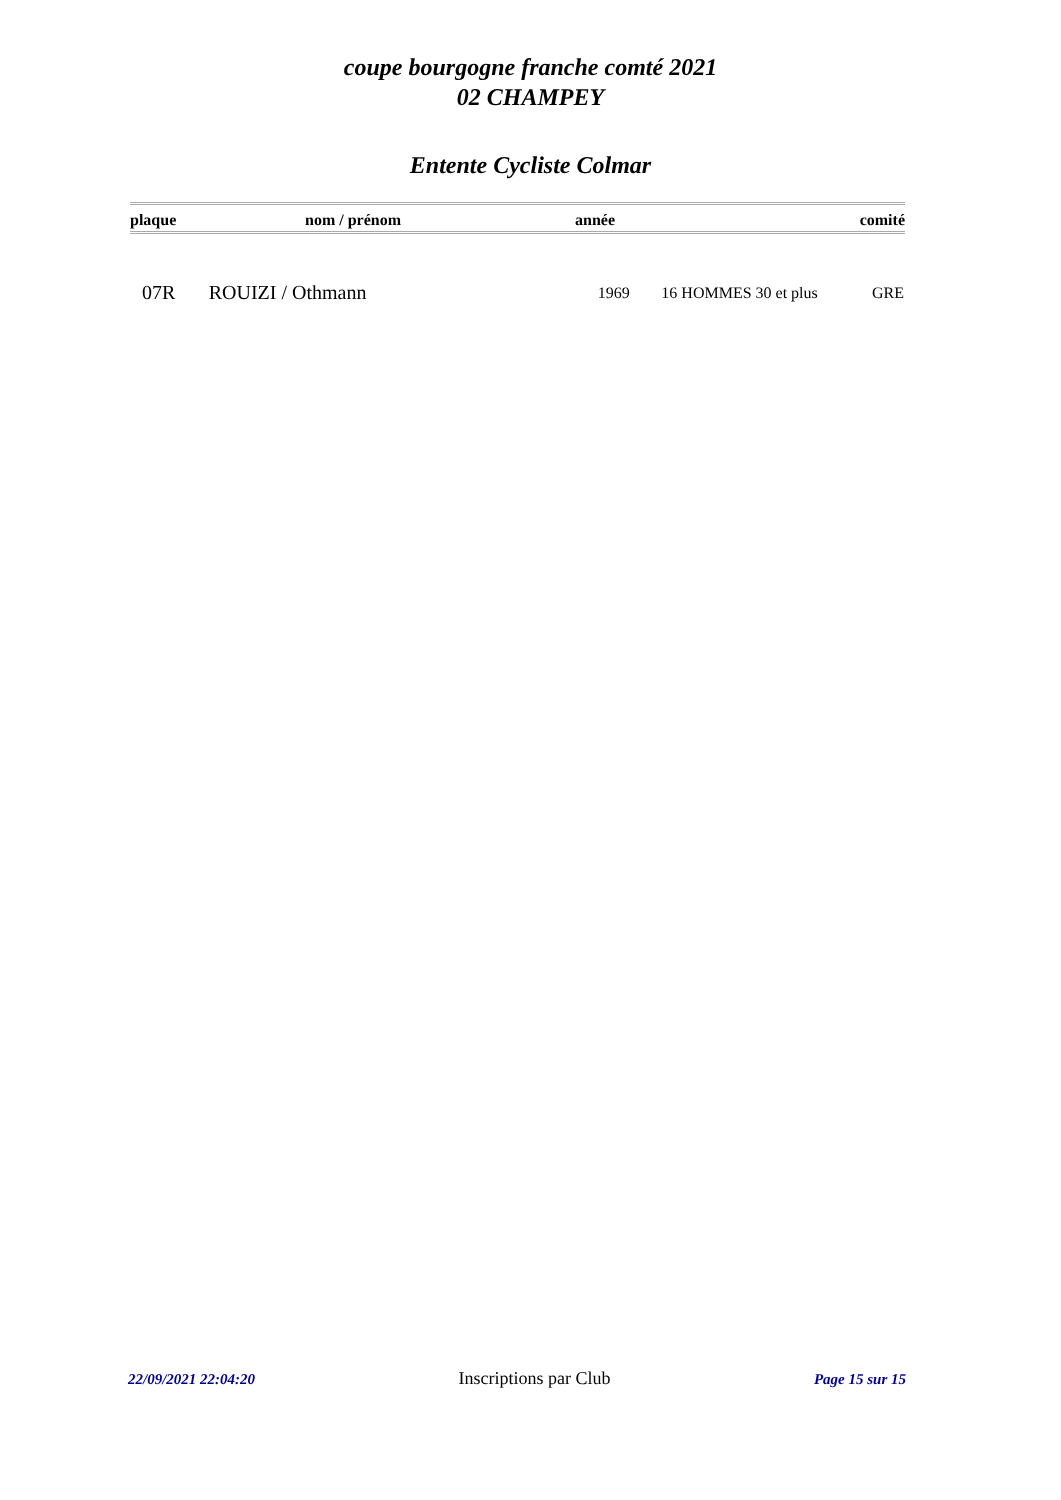coupe bourgogne franche comté 2021
02 CHAMPEY
Entente Cycliste Colmar
| plaque | nom / prénom | année | comité |
| --- | --- | --- | --- |
| 07R | ROUIZI / Othmann | 1969 | 16 HOMMES 30 et plus | GRE |
22/09/2021 22:04:20 Inscriptions par Club Page 15 sur 15